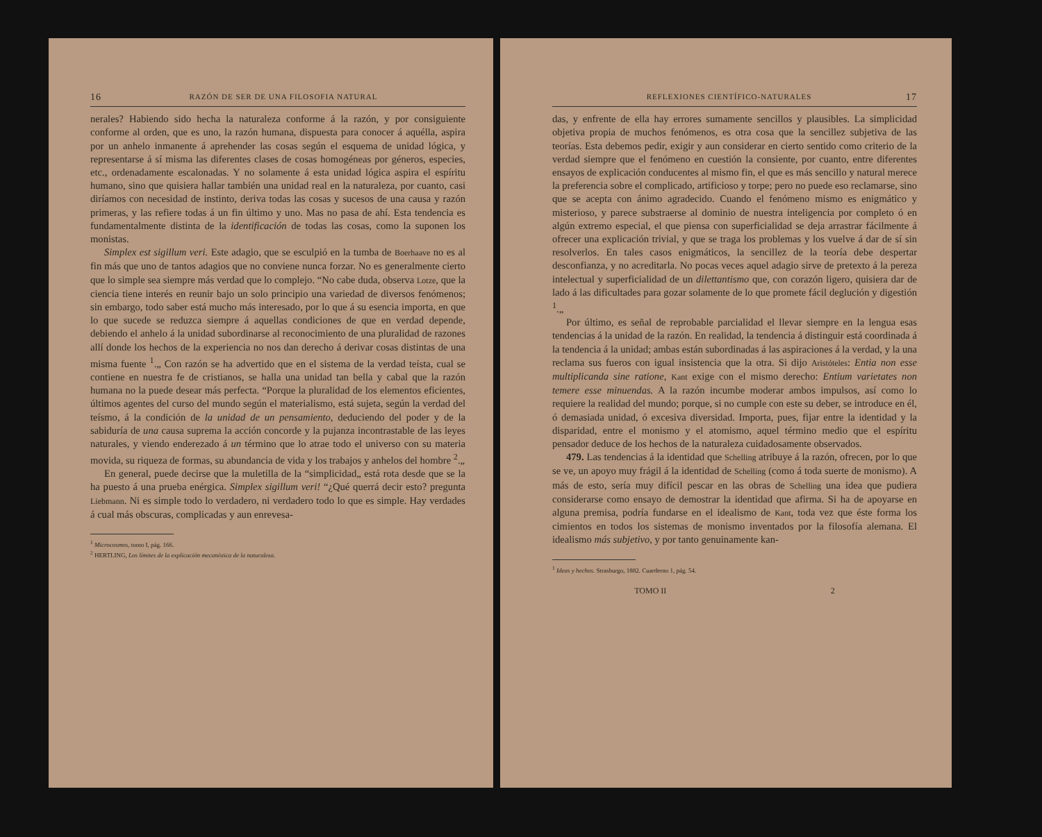16 RAZÓN DE SER DE UNA FILOSOFIA NATURAL
nerales? Habiendo sido hecha la naturaleza conforme á la razón, y por consiguiente conforme al orden, que es uno, la razón humana, dispuesta para conocer á aquélla, aspira por un anhelo inmanente á aprehender las cosas según el esquema de unidad lógica, y representarse á sí misma las diferentes clases de cosas homogéneas por géneros, especies, etc., ordenadamente escalonadas. Y no solamente á esta unidad lógica aspira el espíritu humano, sino que quisiera hallar también una unidad real en la naturaleza, por cuanto, casi diríamos con necesidad de instinto, deriva todas las cosas y sucesos de una causa y razón primeras, y las refiere todas á un fin último y uno. Mas no pasa de ahí. Esta tendencia es fundamentalmente distinta de la identificación de todas las cosas, como la suponen los monistas.
Simplex est sigillum veri. Este adagio, que se esculpió en la tumba de Boerhaave no es al fin más que uno de tantos adagios que no conviene nunca forzar. No es generalmente cierto que lo simple sea siempre más verdad que lo complejo. “No cabe duda, observa Lotze, que la ciencia tiene interés en reunir bajo un solo principio una variedad de diversos fenómenos; sin embargo, todo saber está mucho más interesado, por lo que á su esencia importa, en que lo que sucede se reduzca siempre á aquellas condiciones de que en verdad depende, debiendo el anhelo á la unidad subordinarse al reconocimiento de una pluralidad de razones allí donde los hechos de la experiencia no nos dan derecho á derivar cosas distintas de una misma fuente <sup>1</sup>.„ Con razón se ha advertido que en el sistema de la verdad teísta, cual se contiene en nuestra fe de cristianos, se halla una unidad tan bella y cabal que la razón humana no la puede desear más perfecta. “Porque la pluralidad de los elementos eficientes, últimos agentes del curso del mundo según el materialismo, está sujeta, según la verdad del teísmo, á la condición de la unidad de un pensamiento, deduciendo del poder y de la sabiduría de una causa suprema la acción concorde y la pujanza incontrastable de las leyes naturales, y viendo enderezado á un término que lo atrae todo el universo con su materia movida, su riqueza de formas, su abundancia de vida y los trabajos y anhelos del hombre <sup>2</sup>.„
En general, puede decirse que la muletilla de la “simplicidad„ está rota desde que se la ha puesto á una prueba enérgica. Simplex sigillum veri! “¿Qué querrá decir esto? pregunta Liebmann. Ni es simple todo lo verdadero, ni verdadero todo lo que es simple. Hay verdades á cual más obscuras, complicadas y aun enrevesa-
<sup>1</sup> Microcosmos, tomo I, pág. 166.
<sup>2</sup> HERTLING, Los límites de la explicación mecanística de la naturaleza.
REFLEXIONES CIENTÍFICO-NATURALES 17
das, y enfrente de ella hay errores sumamente sencillos y plausibles. La simplicidad objetiva propia de muchos fenómenos, es otra cosa que la sencillez subjetiva de las teorías. Esta debemos pedir, exigir y aun considerar en cierto sentido como criterio de la verdad siempre que el fenómeno en cuestión la consiente, por cuanto, entre diferentes ensayos de explicación conducentes al mismo fin, el que es más sencillo y natural merece la preferencia sobre el complicado, artificioso y torpe; pero no puede eso reclamarse, sino que se acepta con ánimo agradecido. Cuando el fenómeno mismo es enigmático y misterioso, y parece substraerse al dominio de nuestra inteligencia por completo ó en algún extremo especial, el que piensa con superficialidad se deja arrastrar fácilmente á ofrecer una explicación trivial, y que se traga los problemas y los vuelve á dar de sí sin resolverlos. En tales casos enigmáticos, la sencillez de la teoría debe despertar desconfianza, y no acreditarla. No pocas veces aquel adagio sirve de pretexto á la pereza intelectual y superficialidad de un dilettantismo que, con corazón ligero, quisiera dar de lado á las dificultades para gozar solamente de lo que promete fácil deglución y digestión <sup>1</sup>.„
Por último, es señal de reprobable parcialidad el llevar siempre en la lengua esas tendencias á la unidad de la razón. En realidad, la tendencia á distinguir está coordinada á la tendencia á la unidad; ambas están subordinadas á las aspiraciones á la verdad, y la una reclama sus fueros con igual insistencia que la otra. Si dijo Aristóteles: Entia non esse multiplicanda sine ratione, Kant exige con el mismo derecho: Entium varietates non temere esse minuendas. A la razón incumbe moderar ambos impulsos, así como lo requiere la realidad del mundo; porque, si no cumple con este su deber, se introduce en él, ó demasiada unidad, ó excesiva diversidad. Importa, pues, fijar entre la identidad y la disparidad, entre el monismo y el atomismo, aquel término medio que el espíritu pensador deduce de los hechos de la naturaleza cuidadosamente observados.
479. Las tendencias á la identidad que Schelling atribuye á la razón, ofrecen, por lo que se ve, un apoyo muy frágil á la identidad de Schelling (como á toda suerte de monismo). A más de esto, sería muy difícil pescar en las obras de Schelling una idea que pudiera considerarse como ensayo de demostrar la identidad que afirma. Si ha de apoyarse en alguna premisa, podría fundarse en el idealismo de Kant, toda vez que éste forma los cimientos en todos los sistemas de monismo inventados por la filosofía alemana. El idealismo más subjetivo, y por tanto genuinamente kan-
<sup>1</sup> Ideas y hechos. Strasburgo, 1882. Cuarderno 1, pág. 54.
TOMO II 2